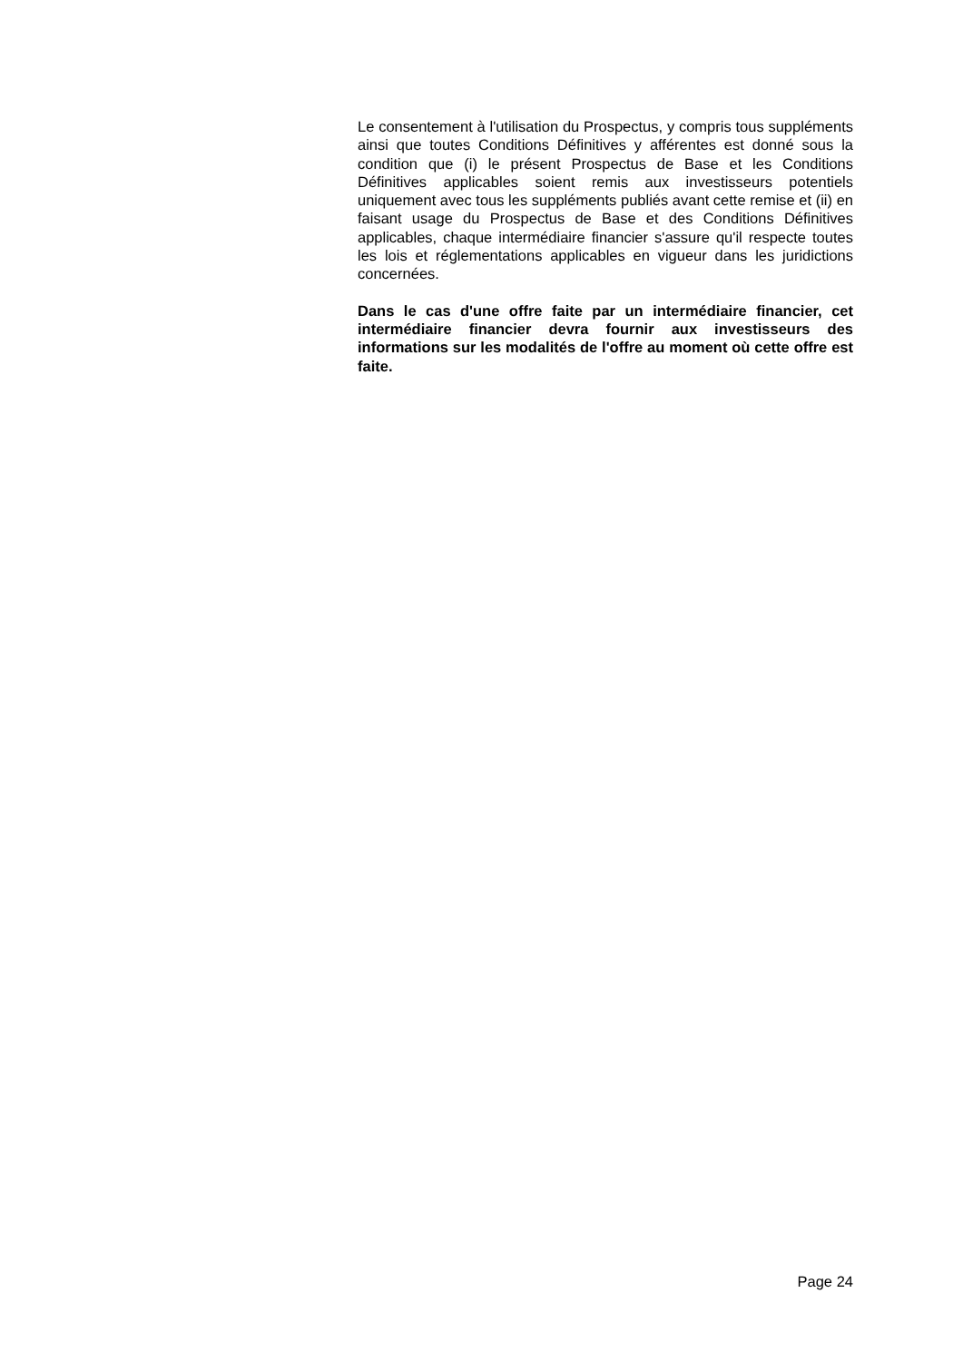Le consentement à l'utilisation du Prospectus, y compris tous suppléments ainsi que toutes Conditions Définitives y afférentes est donné sous la condition que (i) le présent Prospectus de Base et les Conditions Définitives applicables soient remis aux investisseurs potentiels uniquement avec tous les suppléments publiés avant cette remise et (ii) en faisant usage du Prospectus de Base et des Conditions Définitives applicables, chaque intermédiaire financier s'assure qu'il respecte toutes les lois et réglementations applicables en vigueur dans les juridictions concernées.
Dans le cas d'une offre faite par un intermédiaire financier, cet intermédiaire financier devra fournir aux investisseurs des informations sur les modalités de l'offre au moment où cette offre est faite.
Page 24